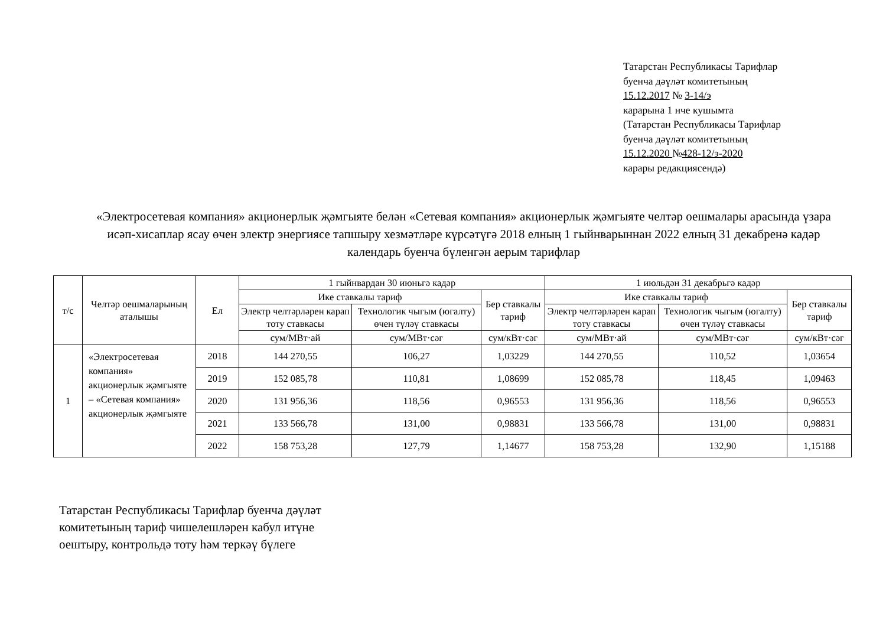Татарстан Республикасы Тарифлар
буенча дәүләт комитетының
15.12.2017 № 3-14/э
карарына 1 нче кушымта
(Татарстан Республикасы Тарифлар
буенча дәүләт комитетының
15.12.2020 №428-12/э-2020
карары редакциясендә)
«Электросетевая компания» акционерлык җәмгыяте белән «Сетевая компания» акционерлык җәмгыяте челтәр оешмалары арасында үзара исәп-хисаплар ясау өчен электр энергиясе тапшыру хезмәтләре күрсәтүгә 2018 елның 1 гыйнварыннан 2022 елның 31 декабренә кадәр календарь буенча бүленгән аерым тарифлар
| т/с | Челтәр оешмаларының аталышы | Ел | 1 гыйнвардан 30 июньгә кадәр | | | 1 июльдән 31 декабрьгә кадәр | | |
| --- | --- | --- | --- | --- | --- | --- | --- | --- |
| | | | Ике ставкалы тариф | | Бер ставкалы тариф | Ике ставкалы тариф | | Бер ставкалы тариф |
| | | | Электр челтәрләрен карап тоту ставкасы | Технологик чыгым (югалту) өчен түләү ставкасы | | Электр челтәрләрен карап тоту ставкасы | Технологик чыгым (югалту) өчен түләү ставкасы | |
| | | | сум/МВт·ай | сум/МВт·сәг | сум/кВт·сәг | сум/МВт·ай | сум/МВт·сәг | сум/кВт·сәг |
| 1 | «Электросетевая компания» акционерлык җәмгыяте – «Сетевая компания» акционерлык җәмгыяте | 2018 | 144 270,55 | 106,27 | 1,03229 | 144 270,55 | 110,52 | 1,03654 |
| | | 2019 | 152 085,78 | 110,81 | 1,08699 | 152 085,78 | 118,45 | 1,09463 |
| | | 2020 | 131 956,36 | 118,56 | 0,96553 | 131 956,36 | 118,56 | 0,96553 |
| | | 2021 | 133 566,78 | 131,00 | 0,98831 | 133 566,78 | 131,00 | 0,98831 |
| | | 2022 | 158 753,28 | 127,79 | 1,14677 | 158 753,28 | 132,90 | 1,15188 |
Татарстан Республикасы Тарифлар буенча дәүләт
комитетының тариф чишелешләрен кабул итүне
оештыру, контрольдә тоту һәм теркәү бүлеге